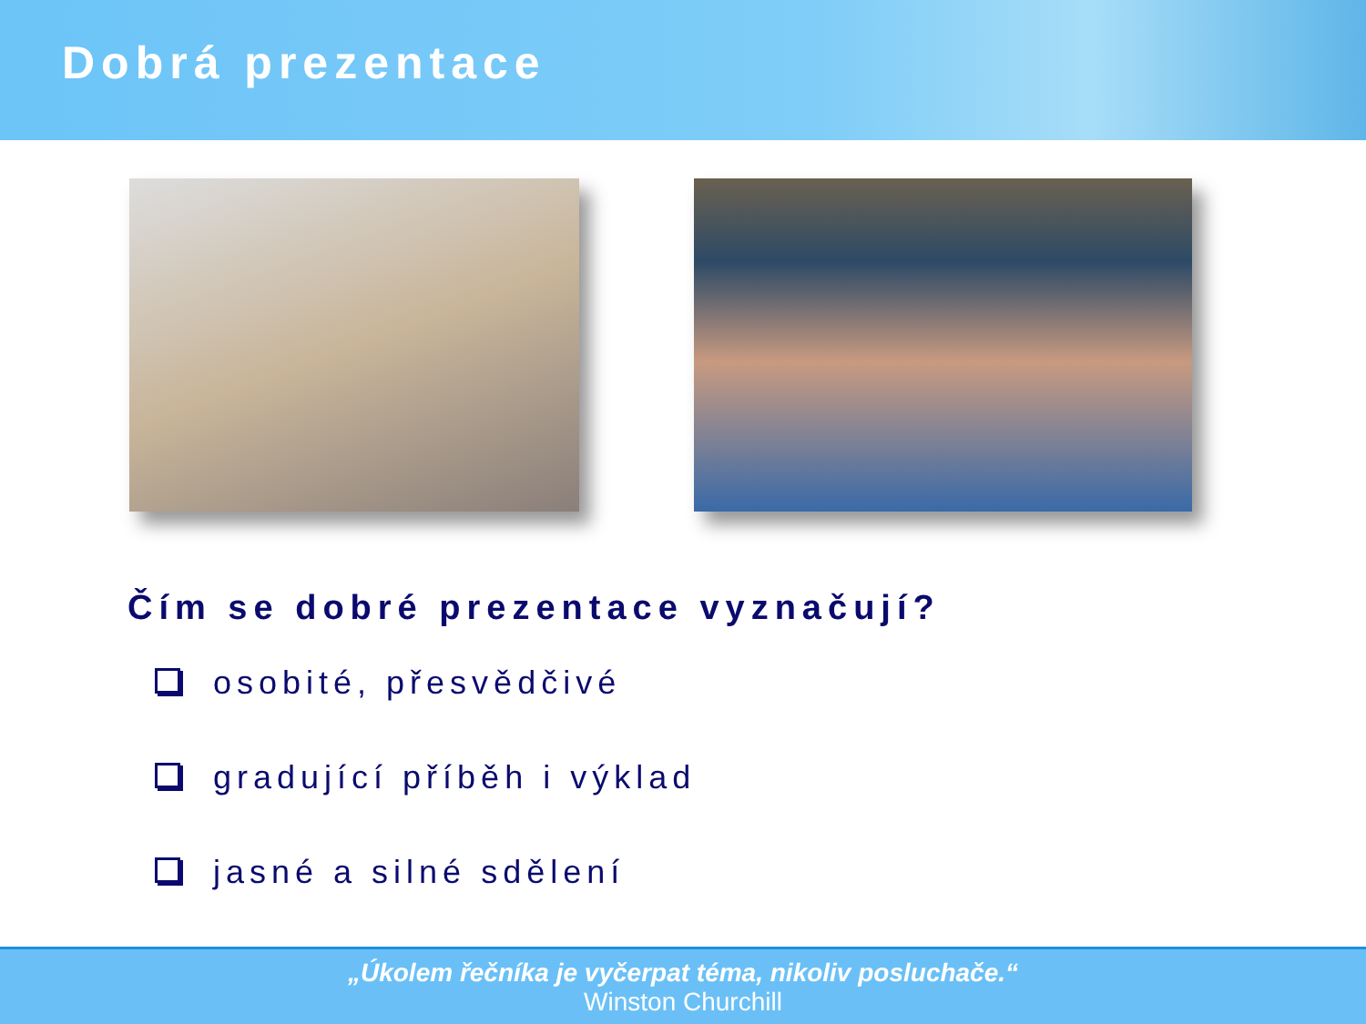Dobrá prezentace
Čím se dobré prezentace vyznačují?
osobité, přesvědčivé
gradující příběh i výklad
jasné a silné sdělení
„Úkolem řečníka je vyčerpat téma, nikoliv posluchače.“
Winston Churchill